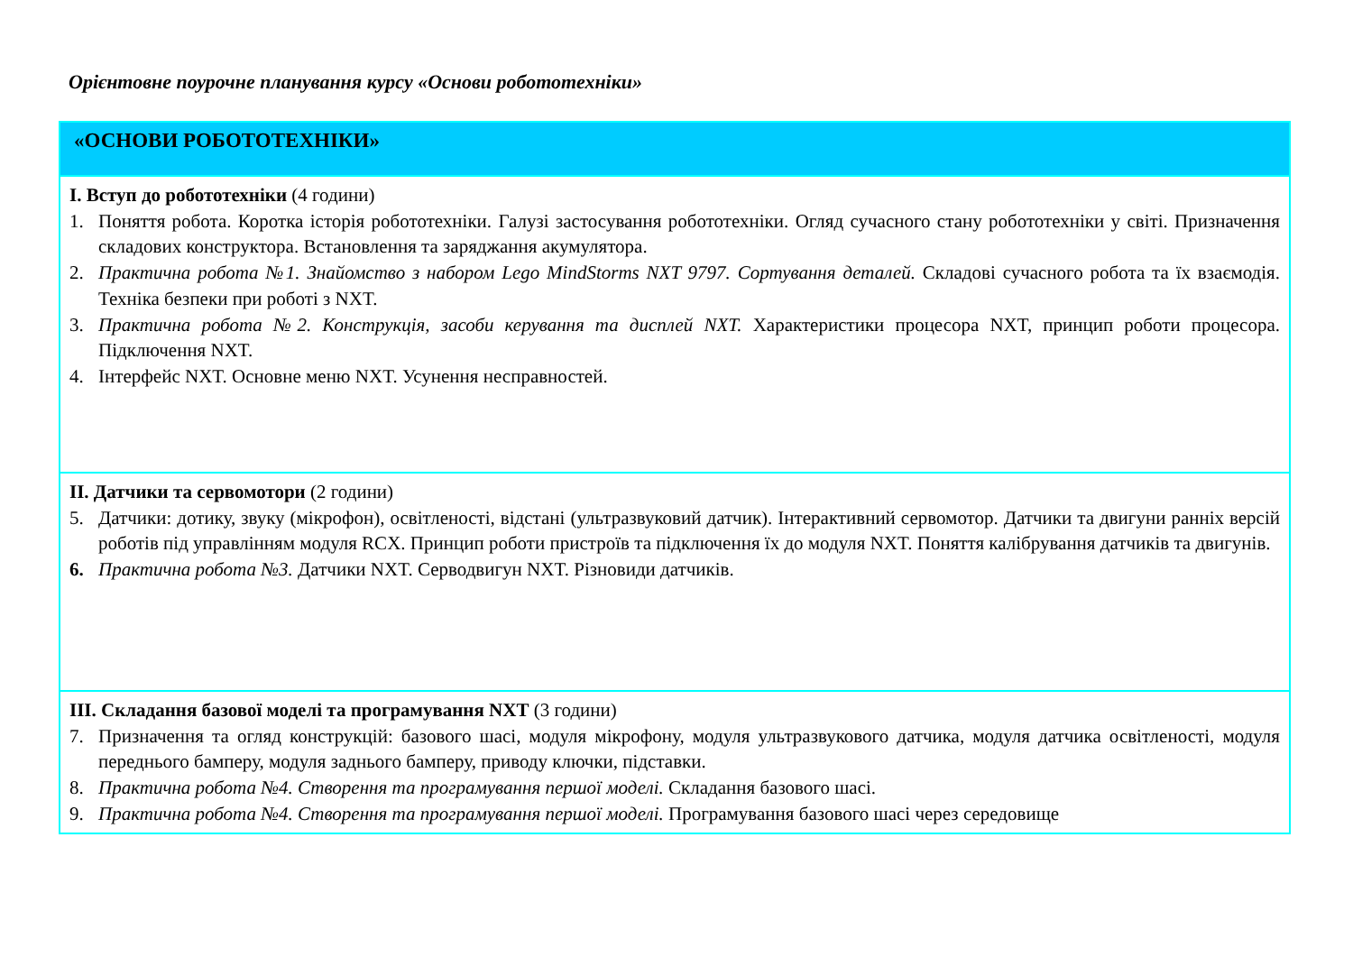Орієнтовне поурочне планування курсу «Основи робототехніки»
| «ОСНОВИ РОБОТОТЕХНІКИ» |
| I. Вступ до робототехніки (4 години) 1. Поняття робота. Коротка історія робототехніки. Галузі застосування робототехніки. Огляд сучасного стану робототехніки у світі. Призначення складових конструктора. Встановлення та заряджання акумулятора. 2. Практична робота №1. Знайомство з набором Lego MindStorms NXT 9797. Сортування деталей. Складові сучасного робота та їх взаємодія. Техніка безпеки при роботі з NXT. 3. Практична робота №2. Конструкція, засоби керування та дисплей NXT. Характеристики процесора NXT, принцип роботи процесора. Підключення NXT. 4. Інтерфейс NXT. Основне меню NXT. Усунення несправностей. |
| II. Датчики та сервомотори (2 години) 5. Датчики: дотику, звуку (мікрофон), освітленості, відстані (ультразвуковий датчик). Інтерактивний сервомотор. Датчики та двигуни ранніх версій роботів під управлінням модуля RCX. Принцип роботи пристроїв та підключення їх до модуля NXT. Поняття калібрування датчиків та двигунів. 6. Практична робота №3. Датчики NXT. Серводвигун NXT. Різновиди датчиків. |
| III. Складання базової моделі та програмування NXT (3 години) 7. Призначення та огляд конструкцій: базового шасі, модуля мікрофону, модуля ультразвукового датчика, модуля датчика освітленості, модуля переднього бамперу, модуля заднього бамперу, приводу ключки, підставки. 8. Практична робота №4. Створення та програмування першої моделі. Складання базового шасі. 9. Практична робота №4. Створення та програмування першої моделі. Програмування базового шасі через середовище |